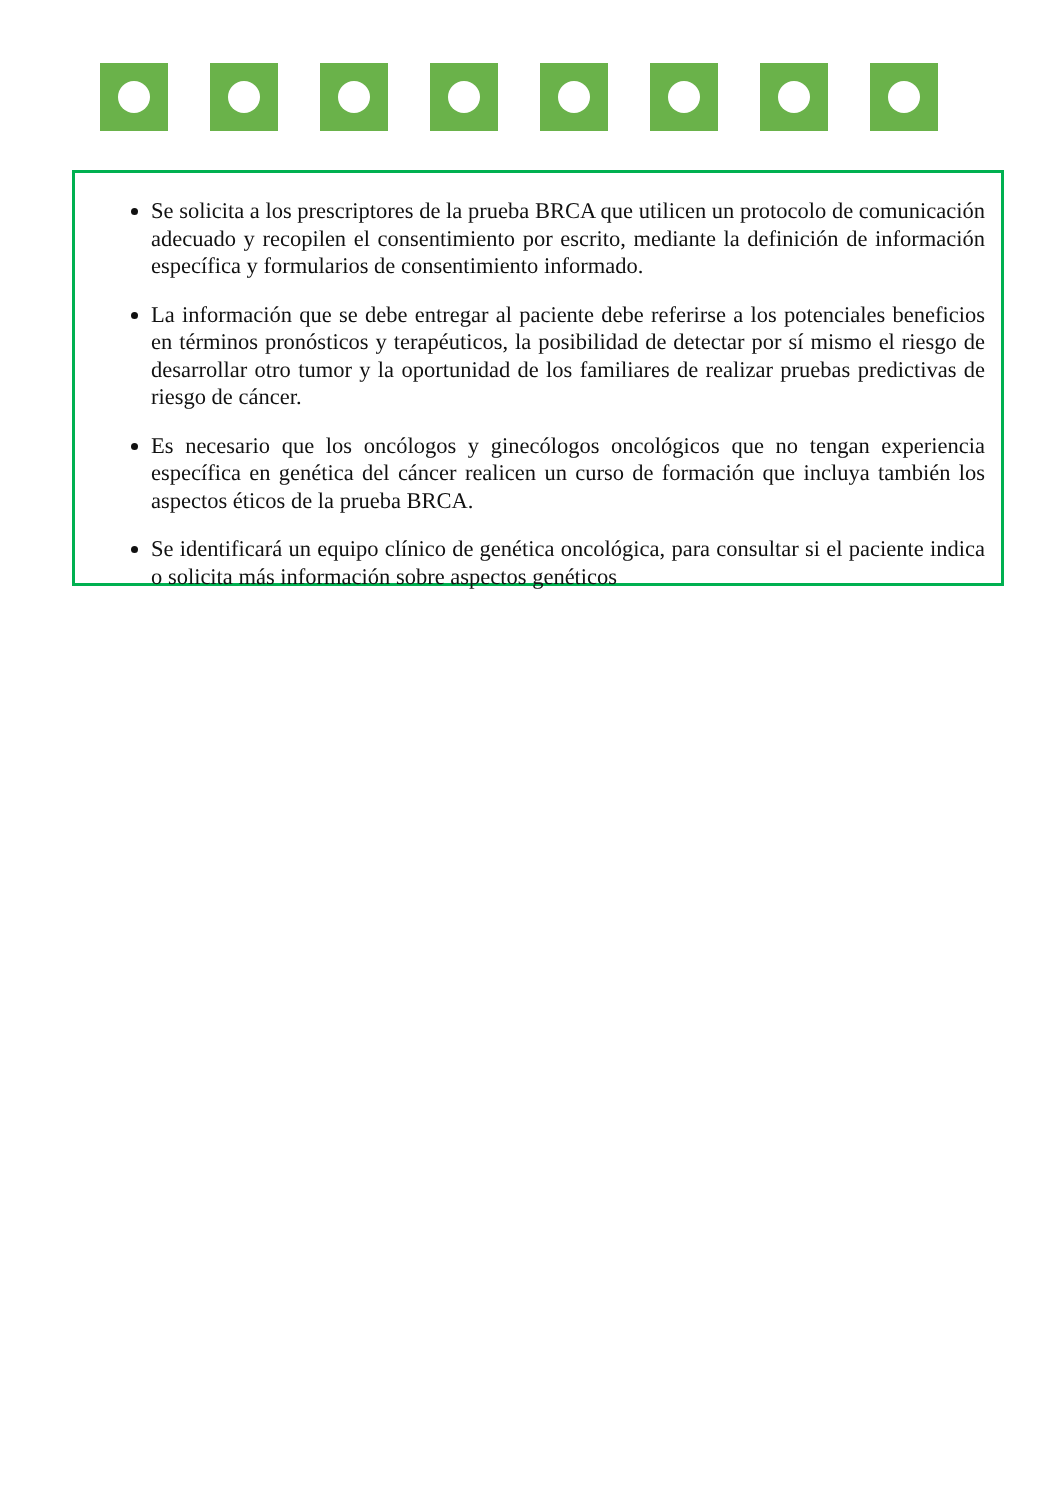Se solicita a los prescriptores de la prueba BRCA que utilicen un protocolo de comunicación adecuado y recopilen el consentimiento por escrito, mediante la definición de información específica y formularios de consentimiento informado.
La información que se debe entregar al paciente debe referirse a los potenciales beneficios en términos pronósticos y terapéuticos, la posibilidad de detectar por sí mismo el riesgo de desarrollar otro tumor y la oportunidad de los familiares de realizar pruebas predictivas de riesgo de cáncer.
Es necesario que los oncólogos y ginecólogos oncológicos que no tengan experiencia específica en genética del cáncer realicen un curso de formación que incluya también los aspectos éticos de la prueba BRCA.
Se identificará un equipo clínico de genética oncológica, para consultar si el paciente indica o solicita más información sobre aspectos genéticos